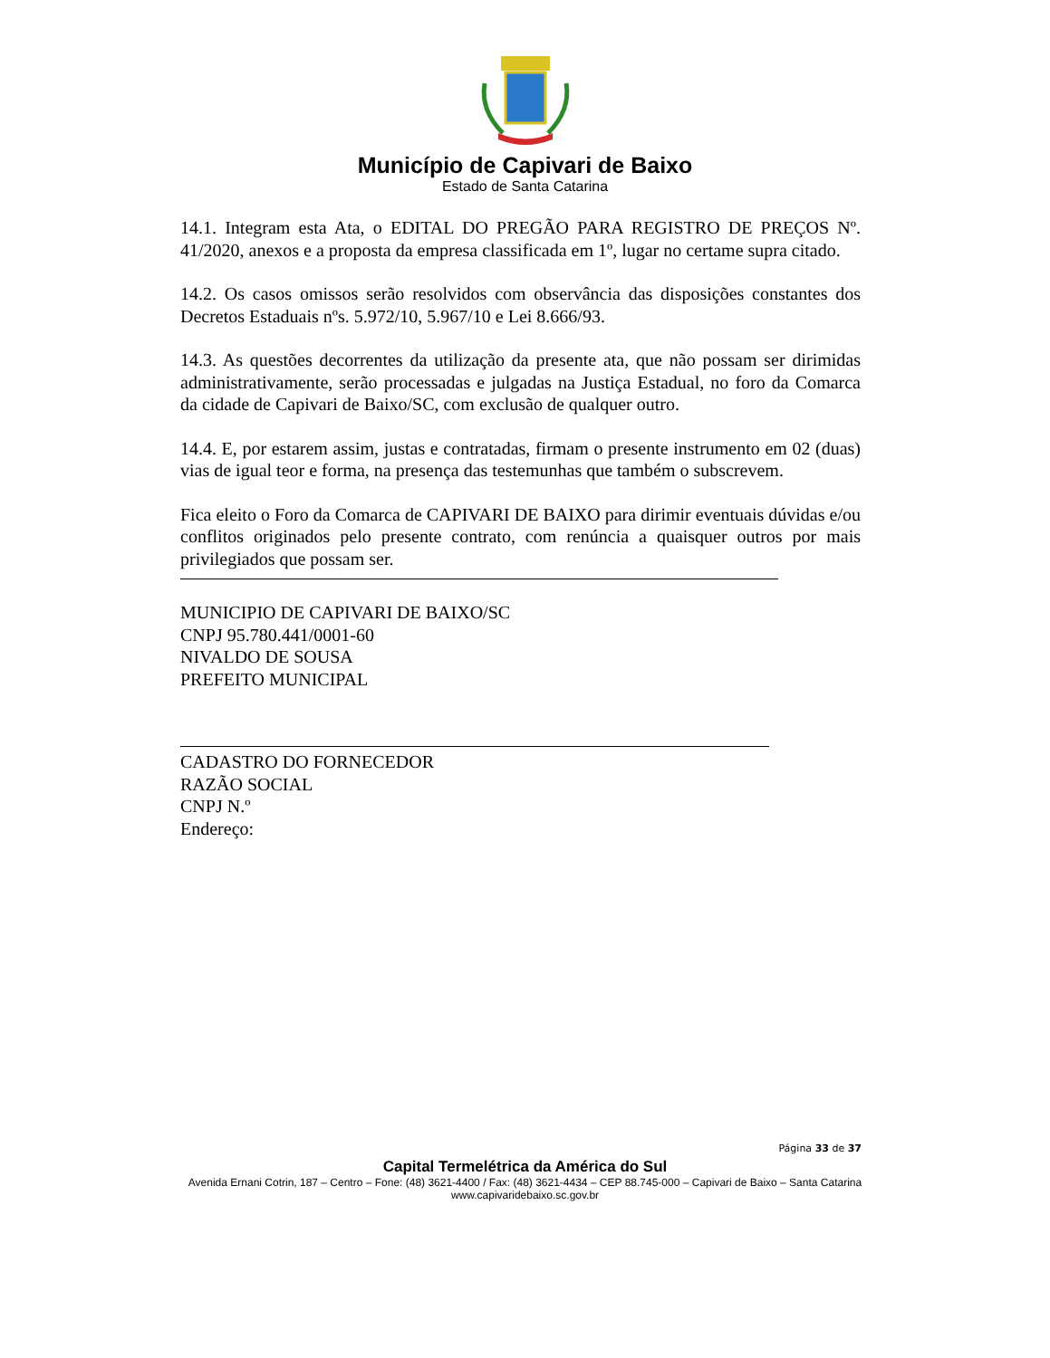Município de Capivari de Baixo
Estado de Santa Catarina
14.1. Integram esta Ata, o EDITAL DO PREGÃO PARA REGISTRO DE PREÇOS Nº. 41/2020, anexos e a proposta da empresa classificada em 1º, lugar no certame supra citado.
14.2. Os casos omissos serão resolvidos com observância das disposições constantes dos Decretos Estaduais nºs. 5.972/10, 5.967/10 e Lei 8.666/93.
14.3. As questões decorrentes da utilização da presente ata, que não possam ser dirimidas administrativamente, serão processadas e julgadas na Justiça Estadual, no foro da Comarca da cidade de Capivari de Baixo/SC, com exclusão de qualquer outro.
14.4. E, por estarem assim, justas e contratadas, firmam o presente instrumento em 02 (duas) vias de igual teor e forma, na presença das testemunhas que também o subscrevem.
Fica eleito o Foro da Comarca de CAPIVARI DE BAIXO para dirimir eventuais dúvidas e/ou conflitos originados pelo presente contrato, com renúncia a quaisquer outros por mais privilegiados que possam ser.
MUNICIPIO DE CAPIVARI DE BAIXO/SC
CNPJ 95.780.441/0001-60
NIVALDO DE SOUSA
PREFEITO MUNICIPAL
CADASTRO DO FORNECEDOR
RAZÃO SOCIAL
CNPJ N.º
Endereço:
Página 33 de 37
Capital Termelétrica da América do Sul
Avenida Ernani Cotrin, 187 – Centro – Fone: (48) 3621-4400 / Fax: (48) 3621-4434 – CEP 88.745-000 – Capivari de Baixo – Santa Catarina
www.capivaridebaixo.sc.gov.br